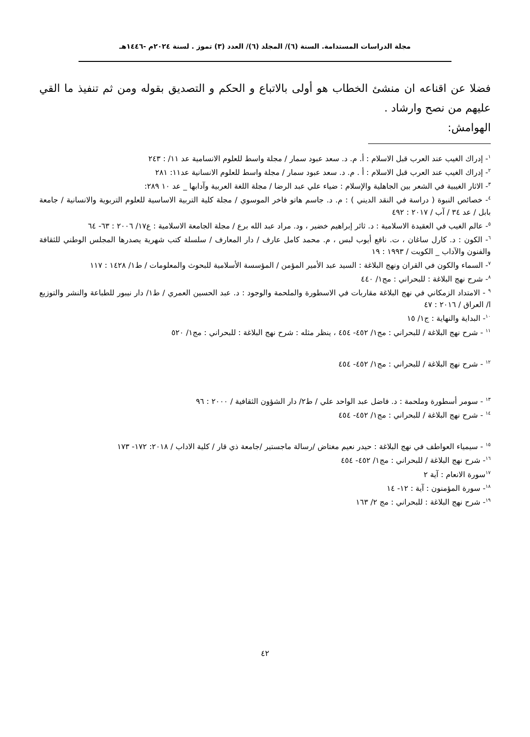مجلة الدراسات المستدامة. السنة (٦)/ المجلد (٦)/ العدد (٣) تموز . لسنة ٢٠٢٤م -١٤٤٦هـ
فضلا عن اقناعه ان منشئ الخطاب هو أولى بالاتباع و الحكم و التصديق بقوله ومن ثم تنفيذ ما القي عليهم من نصح وارشاد .
الهوامش:
<sup>١</sup>- إدراك الغيب عند العرب قبل الاسلام : أ. م. د. سعد عبود سمار / مجلة واسط للعلوم الانسامية عد ١١/ : ٢٤٣
<sup>٢</sup>- إدراك الغيب عند العرب قبل الاسلام : أ . م. د. سعد عبود سمار / مجلة واسط للعلوم الانسانية عد١١: ٢٨١
<sup>٣</sup>- الاثار الغيبية في الشعر بين الجاهلية والإسلام : ضياء علي عبد الرضا / مجلة اللغة العربية وآدابها _ عد ١٠ ٢٨٩:
<sup>٤</sup>- خصائص النبوة ( دراسة في النقد الديني ) : م. د. جاسم هاتو فاخر الموسوي / مجلة كلية التربية الاساسية للعلوم التربوية والانسانية / جامعة بابل / عد ٣٤ / آب / ٢٠١٧ : ٤٩٢
<sup>٥</sup>- عالم الغيب في العقيدة الاسلامية : د. ثائر إبراهيم خضير ، ود. مراد عبد الله برع / مجلة الجامعة الاسلامية : ع١٧/ ٢٠٠٦ : ٦٣- ٦٤
<sup>٦</sup>- الكون : د. كارل ساغان ، ت. نافع أيوب لبس ، م. محمد كامل عارف / دار المعارف / سلسلة كتب شهرية يصدرها المجلس الوطني للثقافة والفنون والآداب _ الكويت / ١٩٩٣ : ١٩
<sup>٧</sup>- السماء والكون في القران ونهج البلاغة : السيد عبد الأمير المؤمن / المؤسسة الأسلامية للبحوث والمعلومات / ط١/ ١٤٢٨ : ١١٧
<sup>٨</sup>- شرح نهج البلاغة : للبحراني : مج١/ ٤٤٠
<sup>٩</sup> - الامتداد الزمكاني في نهج البلاغة مقاربات في الاسطورة والملحمة والوجود : د. عبد الحسين العمري / ط١/ دار نيبور للطباعة والنشر والتوزيع ا/ العراق / ٢٠١٦ : ٤٧
<sup>١٠</sup>- البداية والنهاية : ج١/ ١٥
<sup>١١</sup> - شرح نهج البلاغة / للبحراني : مج١/ ٤٥٢- ٤٥٤ ، ينظر مثله : شرح نهج البلاغة : للبحراني : مج١/ ٥٢٠
<sup>١٢</sup> - شرح نهج البلاغة / للبحراني : مج١/ ٤٥٢- ٤٥٤
<sup>١٣</sup> - سومر أسطورة وملحمة : د. فاضل عبد الواحد علي / ط٢/ دار الشؤون الثقافية / ٢٠٠٠ : ٩٦
<sup>١٤</sup> - شرح نهج البلاغة / للبحراني : مج١/ ٤٥٢- ٤٥٤
<sup>١٥</sup> - سيمياء العواطف في نهج البلاغة : حيدر نعيم مغتاض /رسالة ماجستير /جامعة ذي قار / كلية الاداب / ٢٠١٨: ١٧٢- ١٧٣
<sup>١٦</sup>- شرح نهج البلاغة / للبحراني : مج١/ ٤٥٢- ٤٥٤
<sup>١٧</sup> سورة الانعام : آية ٢
<sup>١٨</sup>- سورة المؤمنون : آية : ١٢- ١٤
<sup>١٩</sup>- شرح نهج البلاغة : للبحراني : مج ٢/ ١٦٣
٤٢